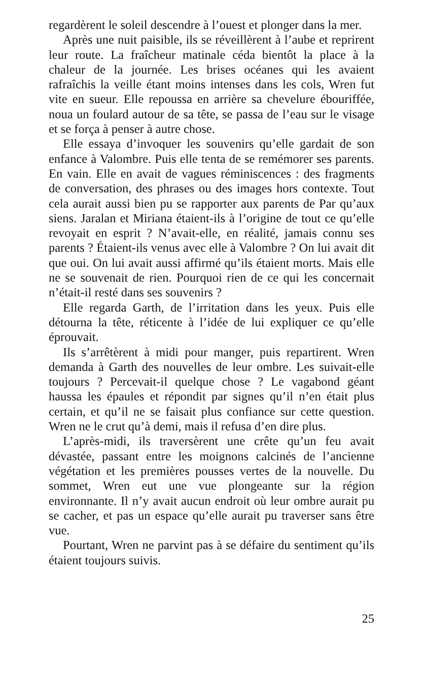regardèrent le soleil descendre à l’ouest et plonger dans la mer.
Après une nuit paisible, ils se réveillèrent à l’aube et reprirent leur route. La fraîcheur matinale céda bientôt la place à la chaleur de la journée. Les brises océanes qui les avaient rafraîchis la veille étant moins intenses dans les cols, Wren fut vite en sueur. Elle repoussa en arrière sa chevelure ébouriffée, noua un foulard autour de sa tête, se passa de l’eau sur le visage et se força à penser à autre chose.
Elle essaya d’invoquer les souvenirs qu’elle gardait de son enfance à Valombre. Puis elle tenta de se remémorer ses parents. En vain. Elle en avait de vagues réminiscences : des fragments de conversation, des phrases ou des images hors contexte. Tout cela aurait aussi bien pu se rapporter aux parents de Par qu’aux siens. Jaralan et Miriana étaient-ils à l’origine de tout ce qu’elle revoyait en esprit ? N’avait-elle, en réalité, jamais connu ses parents ? Étaient-ils venus avec elle à Valombre ? On lui avait dit que oui. On lui avait aussi affirmé qu’ils étaient morts. Mais elle ne se souvenait de rien. Pourquoi rien de ce qui les concernait n’était-il resté dans ses souvenirs ?
Elle regarda Garth, de l’irritation dans les yeux. Puis elle détourna la tête, réticente à l’idée de lui expliquer ce qu’elle éprouvait.
Ils s’arrêtèrent à midi pour manger, puis repartirent. Wren demanda à Garth des nouvelles de leur ombre. Les suivait-elle toujours ? Percevait-il quelque chose ? Le vagabond géant haussa les épaules et répondit par signes qu’il n’en était plus certain, et qu’il ne se faisait plus confiance sur cette question. Wren ne le crut qu’à demi, mais il refusa d’en dire plus.
L’après-midi, ils traversèrent une crête qu’un feu avait dévastée, passant entre les moignons calcinés de l’ancienne végétation et les premières pousses vertes de la nouvelle. Du sommet, Wren eut une vue plongeante sur la région environnante. Il n’y avait aucun endroit où leur ombre aurait pu se cacher, et pas un espace qu’elle aurait pu traverser sans être vue.
Pourtant, Wren ne parvint pas à se défaire du sentiment qu’ils étaient toujours suivis.
25